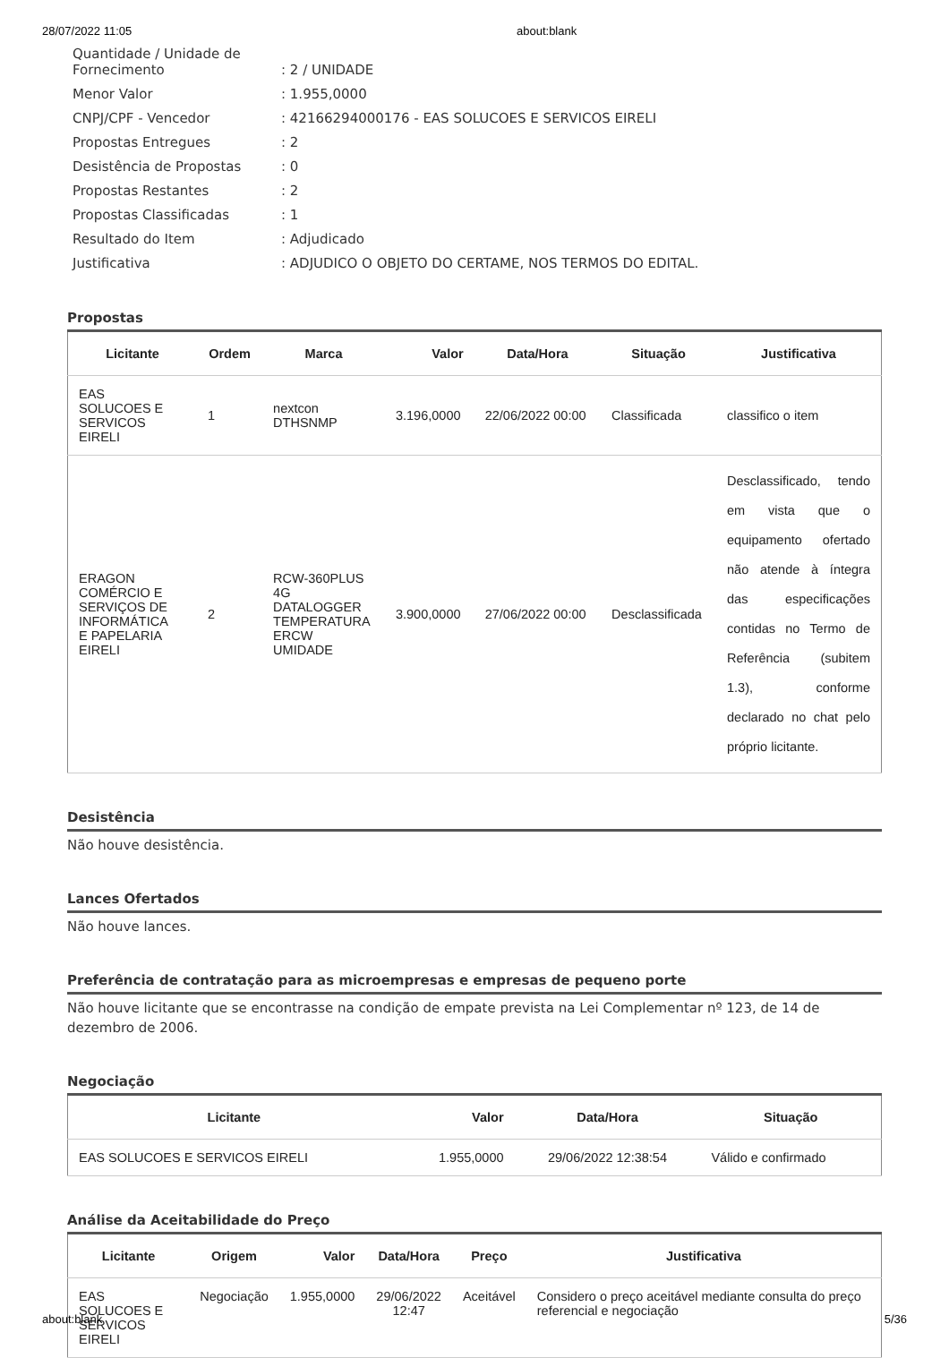28/07/2022 11:05 about:blank
| Quantidade / Unidade de Fornecimento | : 2 / UNIDADE |
| Menor Valor | : 1.955,0000 |
| CNPJ/CPF - Vencedor | : 42166294000176 - EAS SOLUCOES E SERVICOS EIRELI |
| Propostas Entregues | : 2 |
| Desistência de Propostas | : 0 |
| Propostas Restantes | : 2 |
| Propostas Classificadas | : 1 |
| Resultado do Item | : Adjudicado |
| Justificativa | : ADJUDICO O OBJETO DO CERTAME, NOS TERMOS DO EDITAL. |
Propostas
| Licitante | Ordem | Marca | Valor | Data/Hora | Situação | Justificativa |
| --- | --- | --- | --- | --- | --- | --- |
| EAS SOLUCOES E SERVICOS EIRELI | 1 | nextcon DTHSNMP | 3.196,0000 | 22/06/2022 00:00 | Classificada | classifico o item |
| ERAGON COMÉRCIO E SERVIÇOS DE INFORMÁTICA E PAPELARIA EIRELI | 2 | RCW-360PLUS 4G DATALOGGER TEMPERATURA ERCW UMIDADE | 3.900,0000 | 27/06/2022 00:00 | Desclassificada | Desclassificado, tendo em vista que o equipamento ofertado não atende à íntegra das especificações contidas no Termo de Referência (subitem 1.3), conforme declarado no chat pelo próprio licitante. |
Desistência
Não houve desistência.
Lances Ofertados
Não houve lances.
Preferência de contratação para as microempresas e empresas de pequeno porte
Não houve licitante que se encontrasse na condição de empate prevista na Lei Complementar nº 123, de 14 de dezembro de 2006.
Negociação
| Licitante | Valor | Data/Hora | Situação |
| --- | --- | --- | --- |
| EAS SOLUCOES E SERVICOS EIRELI | 1.955,0000 | 29/06/2022 12:38:54 | Válido e confirmado |
Análise da Aceitabilidade do Preço
| Licitante | Origem | Valor | Data/Hora | Preço | Justificativa |
| --- | --- | --- | --- | --- | --- |
| EAS SOLUCOES E SERVICOS EIRELI | Negociação | 1.955,0000 | 29/06/2022 12:47 | Aceitável | Considero o preço aceitável mediante consulta do preço referencial e negociação |
about:blank 5/36